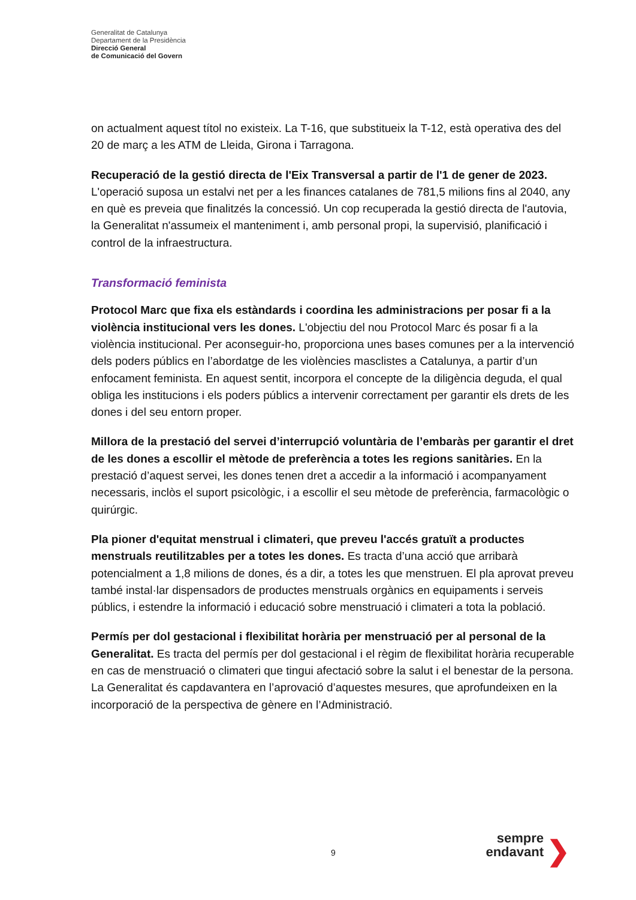Generalitat de Catalunya
Departament de la Presidència
Direcció General
de Comunicació del Govern
on actualment aquest títol no existeix. La T-16, que substitueix la T-12, està operativa des del 20 de març a les ATM de Lleida, Girona i Tarragona.
Recuperació de la gestió directa de l'Eix Transversal a partir de l'1 de gener de 2023. L'operació suposa un estalvi net per a les finances catalanes de 781,5 milions fins al 2040, any en què es preveia que finalitzés la concessió. Un cop recuperada la gestió directa de l'autovia, la Generalitat n'assumeix el manteniment i, amb personal propi, la supervisió, planificació i control de la infraestructura.
Transformació feminista
Protocol Marc que fixa els estàndards i coordina les administracions per posar fi a la violència institucional vers les dones. L'objectiu del nou Protocol Marc és posar fi a la violència institucional. Per aconseguir-ho, proporciona unes bases comunes per a la intervenció dels poders públics en l’abordatge de les violències masclistes a Catalunya, a partir d’un enfocament feminista. En aquest sentit, incorpora el concepte de la diligència deguda, el qual obliga les institucions i els poders públics a intervenir correctament per garantir els drets de les dones i del seu entorn proper.
Millora de la prestació del servei d’interrupció voluntària de l’embaràs per garantir el dret de les dones a escollir el mètode de preferència a totes les regions sanitàries. En la prestació d’aquest servei, les dones tenen dret a accedir a la informació i acompanyament necessaris, inclòs el suport psicològic, i a escollir el seu mètode de preferència, farmacològic o quirúrgic.
Pla pioner d'equitat menstrual i climateri, que preveu l'accés gratuït a productes menstruals reutilitzables per a totes les dones. Es tracta d’una acció que arribarà potencialment a 1,8 milions de dones, és a dir, a totes les que menstruen. El pla aprovat preveu també instal·lar dispensadors de productes menstruals orgànics en equipaments i serveis públics, i estendre la informació i educació sobre menstruació i climateri a tota la població.
Permís per dol gestacional i flexibilitat horària per menstruació per al personal de la Generalitat. Es tracta del permís per dol gestacional i el règim de flexibilitat horària recuperable en cas de menstruació o climateri que tingui afectació sobre la salut i el benestar de la persona. La Generalitat és capdavantera en l’aprovació d’aquestes mesures, que aprofundeixen en la incorporació de la perspectiva de gènere en l’Administració.
9
sempre
endavant
❯